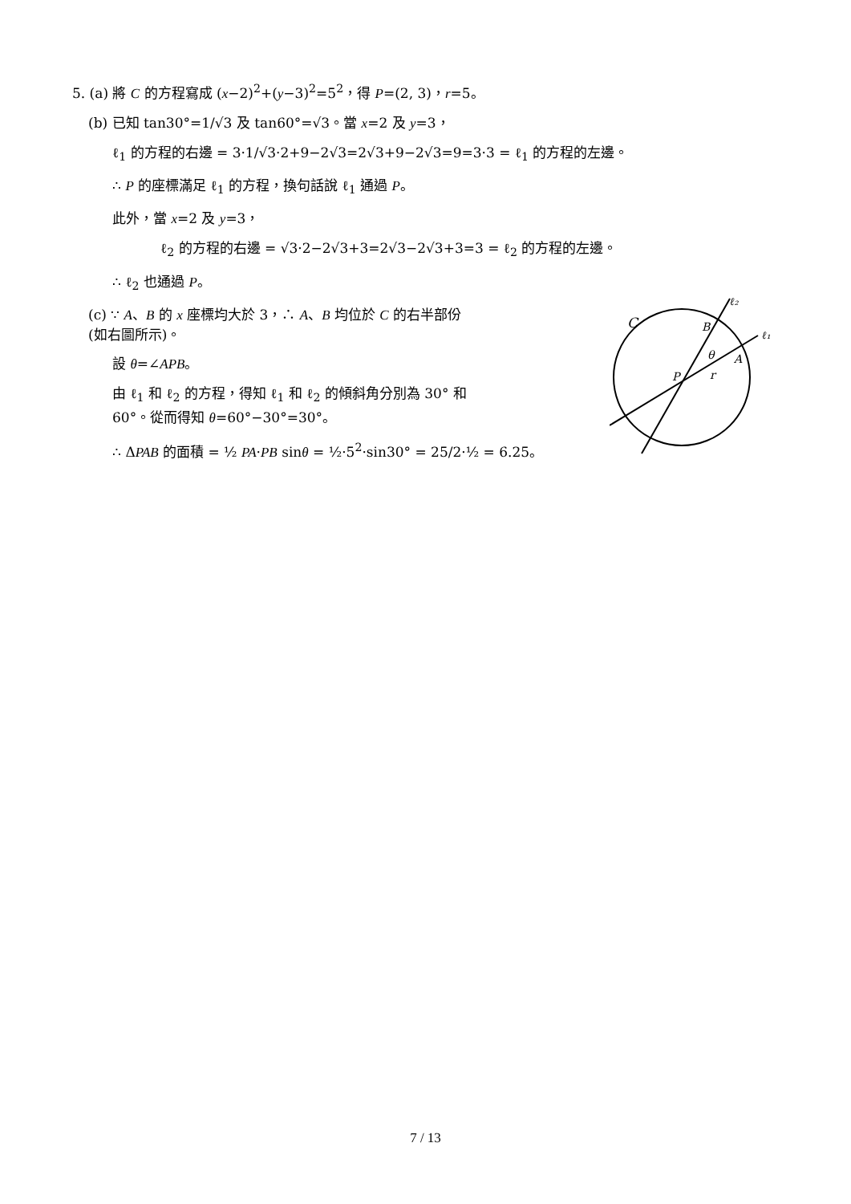5. (a) 將 C 的方程寫成 (x−2)<sup>2</sup>+(y−3)<sup>2</sup>=5<sup>2</sup>，得 P=(2, 3)，r=5。
(b) 已知 tan30°=1/√3 及 tan60°=√3。當 x=2 及 y=3，
ℓ<sub>1</sub> 的方程的右邊 = 3·1/√3·2+9−2√3=2√3+9−2√3=9=3·3 = ℓ<sub>1</sub> 的方程的左邊。
∴ P 的座標滿足 ℓ<sub>1</sub> 的方程，換句話說 ℓ<sub>1</sub> 通過 P。
此外，當 x=2 及 y=3，
ℓ<sub>2</sub> 的方程的右邊 = √3·2−2√3+3=2√3−2√3+3=3 = ℓ<sub>2</sub> 的方程的左邊。
∴ ℓ<sub>2</sub> 也通過 P。
C
B
A
P
θ
r
ℓ₂
ℓ₁
(c) ∵ A、B 的 x 座標均大於 3，∴ A、B 均位於 C 的右半部份
(如右圖所示)。
設 θ=∠APB。
由 ℓ<sub>1</sub> 和 ℓ<sub>2</sub> 的方程，得知 ℓ<sub>1</sub> 和 ℓ<sub>2</sub> 的傾斜角分別為 30° 和
60°。從而得知 θ=60°−30°=30°。
∴ ΔPAB 的面積 = ½ PA·PB sinθ = ½·5<sup>2</sup>·sin30° = 25/2·½ = 6.25。
7 / 13